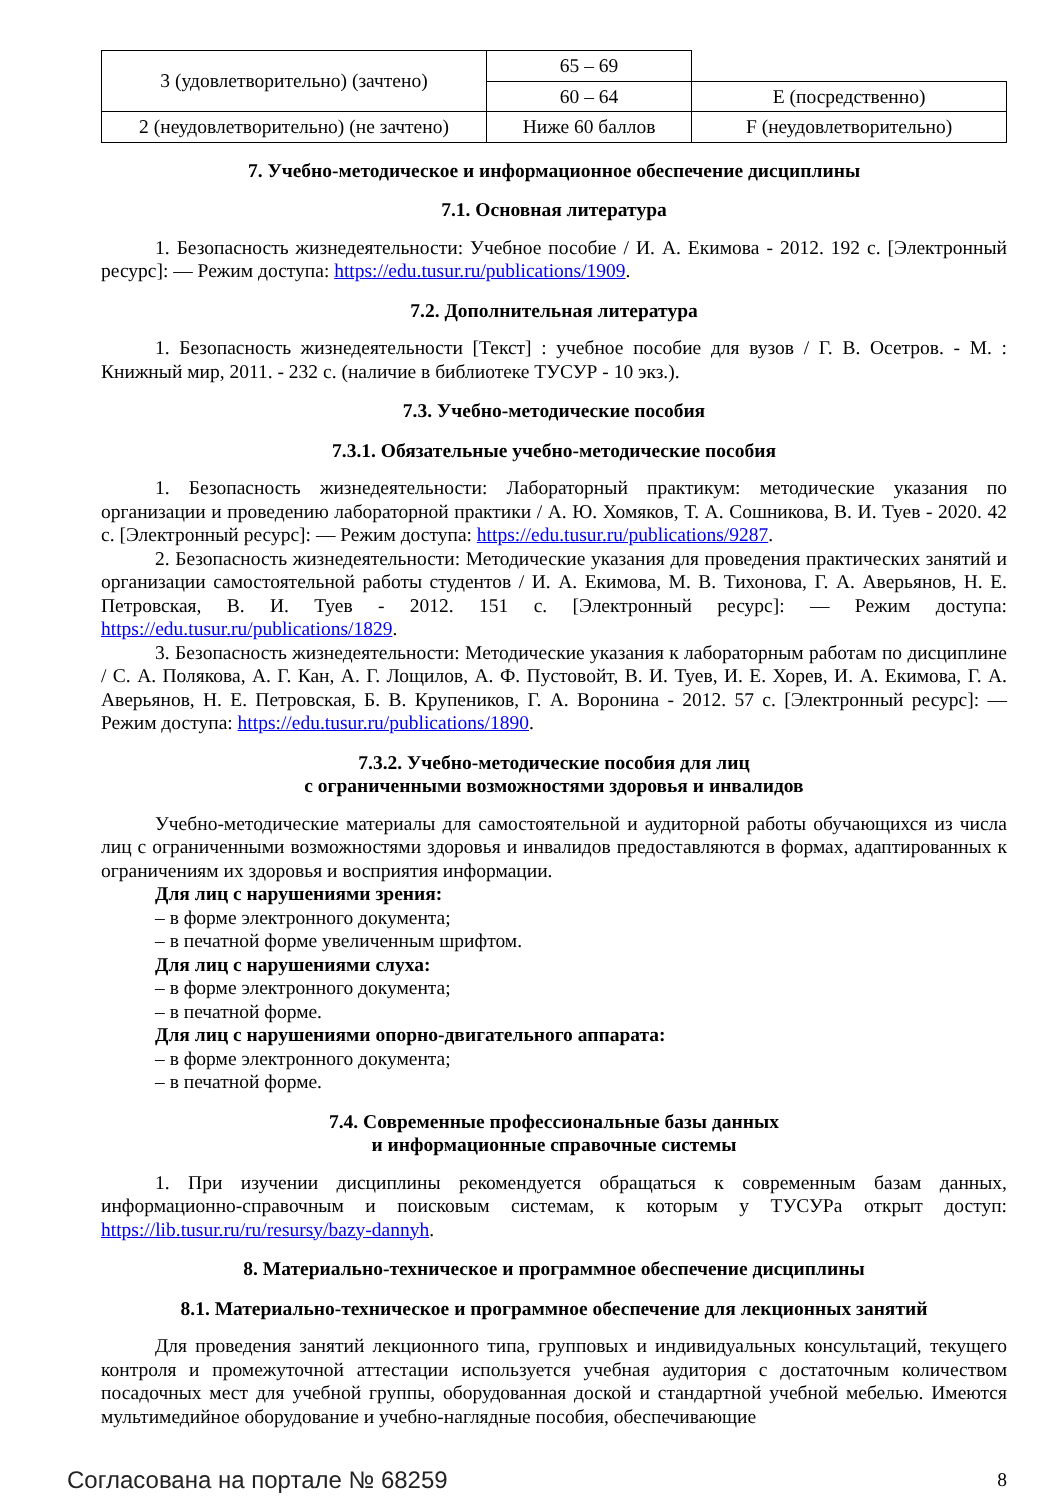| 3 (удовлетворительно) (зачтено) | 65 – 69 | |
| | 60 – 64 | E (посредственно) |
| 2 (неудовлетворительно) (не зачтено) | Ниже 60 баллов | F (неудовлетворительно) |
7. Учебно-методическое и информационное обеспечение дисциплины
7.1. Основная литература
1. Безопасность жизнедеятельности: Учебное пособие / И. А. Екимова - 2012. 192 с. [Электронный ресурс]: — Режим доступа: https://edu.tusur.ru/publications/1909.
7.2. Дополнительная литература
1. Безопасность жизнедеятельности [Текст] : учебное пособие для вузов / Г. В. Осетров. - М. : Книжный мир, 2011. - 232 с. (наличие в библиотеке ТУСУР - 10 экз.).
7.3. Учебно-методические пособия
7.3.1. Обязательные учебно-методические пособия
1. Безопасность жизнедеятельности: Лабораторный практикум: методические указания по организации и проведению лабораторной практики / А. Ю. Хомяков, Т. А. Сошникова, В. И. Туев - 2020. 42 с. [Электронный ресурс]: — Режим доступа: https://edu.tusur.ru/publications/9287.
2. Безопасность жизнедеятельности: Методические указания для проведения практических занятий и организации самостоятельной работы студентов / И. А. Екимова, М. В. Тихонова, Г. А. Аверьянов, Н. Е. Петровская, В. И. Туев - 2012. 151 с. [Электронный ресурс]: — Режим доступа: https://edu.tusur.ru/publications/1829.
3. Безопасность жизнедеятельности: Методические указания к лабораторным работам по дисциплине / С. А. Полякова, А. Г. Кан, А. Г. Лощилов, А. Ф. Пустовойт, В. И. Туев, И. Е. Хорев, И. А. Екимова, Г. А. Аверьянов, Н. Е. Петровская, Б. В. Крупеников, Г. А. Воронина - 2012. 57 с. [Электронный ресурс]: — Режим доступа: https://edu.tusur.ru/publications/1890.
7.3.2. Учебно-методические пособия для лиц
с ограниченными возможностями здоровья и инвалидов
Учебно-методические материалы для самостоятельной и аудиторной работы обучающихся из числа лиц с ограниченными возможностями здоровья и инвалидов предоставляются в формах, адаптированных к ограничениям их здоровья и восприятия информации.
Для лиц с нарушениями зрения:
– в форме электронного документа;
– в печатной форме увеличенным шрифтом.
Для лиц с нарушениями слуха:
– в форме электронного документа;
– в печатной форме.
Для лиц с нарушениями опорно-двигательного аппарата:
– в форме электронного документа;
– в печатной форме.
7.4. Современные профессиональные базы данных
и информационные справочные системы
1. При изучении дисциплины рекомендуется обращаться к современным базам данных, информационно-справочным и поисковым системам, к которым у ТУСУРа открыт доступ: https://lib.tusur.ru/ru/resursy/bazy-dannyh.
8. Материально-техническое и программное обеспечение дисциплины
8.1. Материально-техническое и программное обеспечение для лекционных занятий
Для проведения занятий лекционного типа, групповых и индивидуальных консультаций, текущего контроля и промежуточной аттестации используется учебная аудитория с достаточным количеством посадочных мест для учебной группы, оборудованная доской и стандартной учебной мебелью. Имеются мультимедийное оборудование и учебно-наглядные пособия, обеспечивающие
Согласована на портале № 68259 8